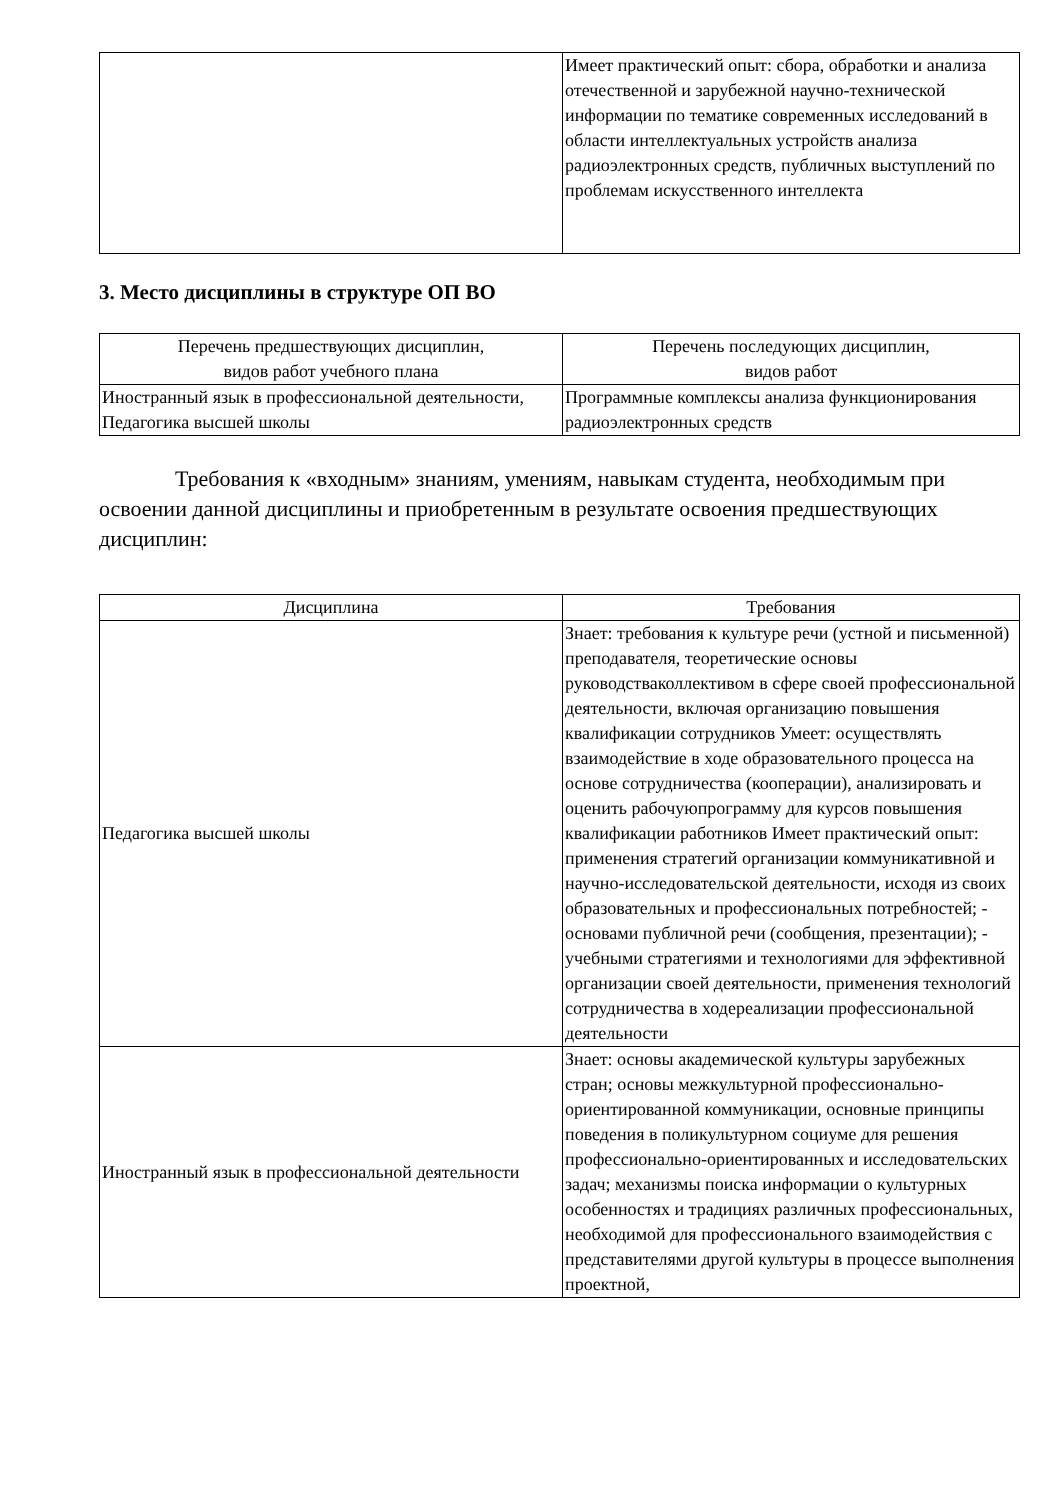| | Имеет практический опыт: сбора, обработки и анализа отечественной и зарубежной научно-технической информации по тематике современных исследований в области интеллектуальных устройств анализа радиоэлектронных средств, публичных выступлений по проблемам искусственного интеллекта |
3. Место дисциплины в структуре ОП ВО
| Перечень предшествующих дисциплин, видов работ учебного плана | Перечень последующих дисциплин, видов работ |
| --- | --- |
| Иностранный язык в профессиональной деятельности, Педагогика высшей школы | Программные комплексы анализа функционирования радиоэлектронных средств |
Требования к «входным» знаниям, умениям, навыкам студента, необходимым при освоении данной дисциплины и приобретенным в результате освоения предшествующих дисциплин:
| Дисциплина | Требования |
| --- | --- |
| Педагогика высшей школы | Знает: требования к культуре речи (устной и письменной) преподавателя, теоретические основы руководстваколлективом в сфере своей профессиональной деятельности, включая организацию повышения квалификации сотрудников Умеет: осуществлять взаимодействие в ходе образовательного процесса на основе сотрудничества (кооперации), анализировать и оценить рабочуюпрограмму для курсов повышения квалификации работников Имеет практический опыт: применения стратегий организации коммуникативной и научно-исследовательской деятельности, исходя из своих образовательных и профессиональных потребностей; - основами публичной речи (сообщения, презентации); - учебными стратегиями и технологиями для эффективной организации своей деятельности, применения технологий сотрудничества в ходереализации профессиональной деятельности |
| Иностранный язык в профессиональной деятельности | Знает: основы академической культуры зарубежных стран; основы межкультурной профессионально-ориентированной коммуникации, основные принципы поведения в поликультурном социуме для решения профессионально-ориентированных и исследовательских задач; механизмы поиска информации о культурных особенностях и традициях различных профессиональных, необходимой для профессионального взаимодействия с представителями другой культуры в процессе выполнения проектной, |